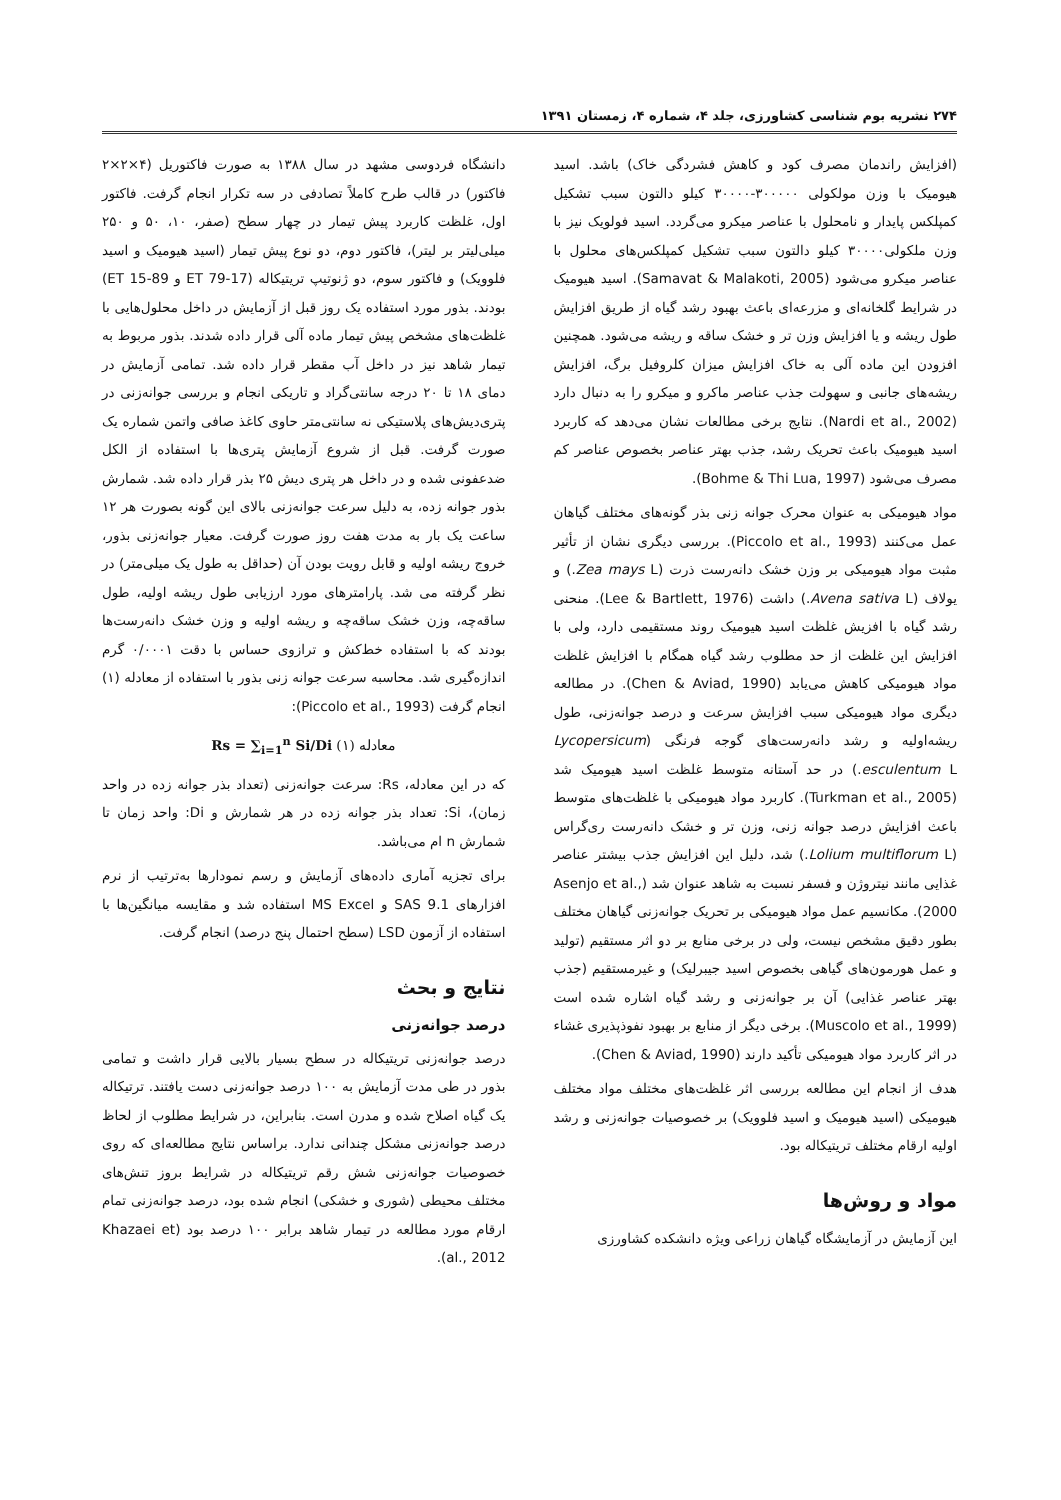۲۷۴ نشریه بوم شناسی کشاورزی، جلد ۴، شماره ۴، زمستان ۱۳۹۱
(افزایش راندمان مصرف کود و کاهش فشردگی خاک) باشد. اسید هیومیک با وزن مولکولی ۳۰۰۰۰۰-۳۰۰۰۰ کیلو دالتون سبب تشکیل کمپلکس پایدار و نامحلول با عناصر میکرو می‌گردد. اسید فولویک نیز با وزن ملکولی۳۰۰۰۰ کیلو دالتون سبب تشکیل کمپلکس‌های محلول با عناصر میکرو می‌شود (Samavat & Malakoti, 2005). اسید هیومیک در شرایط گلخانه‌ای و مزرعه‌ای باعث بهبود رشد گیاه از طریق افزایش طول ریشه و یا افزایش وزن تر و خشک ساقه و ریشه می‌شود. همچنین افزودن این ماده آلی به خاک افزایش میزان کلروفیل برگ، افزایش ریشه‌های جانبی و سهولت جذب عناصر ماکرو و میکرو را به دنبال دارد (Nardi et al., 2002). نتایج برخی مطالعات نشان می‌دهد که کاربرد اسید هیومیک باعث تحریک رشد، جذب بهتر عناصر بخصوص عناصر کم مصرف می‌شود (Bohme & Thi Lua, 1997).
مواد هیومیکی به عنوان محرک جوانه زنی بذر گونه‌های مختلف گیاهان عمل می‌کنند (Piccolo et al., 1993). بررسی دیگری نشان از تأثیر مثبت مواد هیومیکی بر وزن خشک دانه‌رست ذرت (Zea mays L.) و یولاف (Avena sativa L.) داشت (Lee & Bartlett, 1976). منحنی رشد گیاه با افزیش غلظت اسید هیومیک روند مستقیمی دارد، ولی با افزایش این غلظت از حد مطلوب رشد گیاه همگام با افزایش غلظت مواد هیومیکی کاهش می‌یابد (Chen & Aviad, 1990). در مطالعه دیگری مواد هیومیکی سبب افزایش سرعت و درصد جوانه‌زنی، طول ریشه‌اولیه و رشد دانه‌رست‌های گوجه فرنگی (Lycopersicum esculentum L.) در حد آستانه متوسط غلظت اسید هیومیک شد (Turkman et al., 2005). کاربرد مواد هیومیکی با غلظت‌های متوسط باعث افزایش درصد جوانه زنی، وزن تر و خشک دانه‌رست ری‌گراس (Lolium multiflorum L.) شد، دلیل این افزایش جذب بیشتر عناصر غذایی مانند نیتروژن و فسفر نسبت به شاهد عنوان شد (Asenjo et al., 2000). مکانسیم عمل مواد هیومیکی بر تحریک جوانه‌زنی گیاهان مختلف بطور دقیق مشخص نیست، ولی در برخی منابع بر دو اثر مستقیم (تولید و عمل هورمون‌های گیاهی بخصوص اسید جیبرلیک) و غیرمستقیم (جذب بهتر عناصر غذایی) آن بر جوانه‌زنی و رشد گیاه اشاره شده است (Muscolo et al., 1999). برخی دیگر از منابع بر بهبود نفوذپذیری غشاء در اثر کاربرد مواد هیومیکی تأکید دارند (Chen & Aviad, 1990).
هدف از انجام این مطالعه بررسی اثر غلظت‌های مختلف مواد مختلف هیومیکی (اسید هیومیک و اسید فلوویک) بر خصوصیات جوانه‌زنی و رشد اولیه ارقام مختلف تریتیکاله بود.
مواد و روش‌ها
این آزمایش در آزمایشگاه گیاهان زراعی ویژه دانشکده کشاورزی
دانشگاه فردوسی مشهد در سال ۱۳۸۸ به صورت فاکتوریل (۴×۲×۲ فاکتور) در قالب طرح کاملاً تصادفی در سه تکرار انجام گرفت. فاکتور اول، غلظت کاربرد پیش تیمار در چهار سطح (صفر، ۱۰، ۵۰ و ۲۵۰ میلی‌لیتر بر لیتر)، فاکتور دوم، دو نوع پیش تیمار (اسید هیومیک و اسید فلوویک) و فاکتور سوم، دو ژنوتیپ تریتیکاله (ET 79-17 و ET 15-89) بودند. بذور مورد استفاده یک روز قبل از آزمایش در داخل محلول‌هایی با غلظت‌های مشخص پیش تیمار ماده آلی قرار داده شدند. بذور مربوط به تیمار شاهد نیز در داخل آب مقطر قرار داده شد. تمامی آزمایش در دمای ۱۸ تا ۲۰ درجه سانتی‌گراد و تاریکی انجام و بررسی جوانه‌زنی در پتری‌دیش‌های پلاستیکی نه سانتی‌متر حاوی کاغذ صافی واتمن شماره یک صورت گرفت. قبل از شروع آزمایش پتری‌ها با استفاده از الکل ضدعفونی شده و در داخل هر پتری دیش ۲۵ بذر قرار داده شد. شمارش بذور جوانه زده، به دلیل سرعت جوانه‌زنی بالای این گونه بصورت هر ۱۲ ساعت یک بار به مدت هفت روز صورت گرفت. معیار جوانه‌زنی بذور، خروج ریشه اولیه و قابل رویت بودن آن (حداقل به طول یک میلی‌متر) در نظر گرفته می شد. پارامترهای مورد ارزیابی طول ریشه اولیه، طول ساقه‌چه، وزن خشک ساقه‌چه و ریشه اولیه و وزن خشک دانه‌رست‌ها بودند که با استفاده خط‌کش و ترازوی حساس با دقت ۰/۰۰۰۱ گرم اندازه‌گیری شد. محاسبه سرعت جوانه زنی بذور با استفاده از معادله (۱) انجام گرفت (Piccolo et al., 1993):
Rs = ∑<sub>i=1</sub><sup>n</sup> Si/Di (۱) معادله
که در این معادله، Rs: سرعت جوانه‌زنی (تعداد بذر جوانه زده در واحد زمان)، Si: تعداد بذر جوانه زده در هر شمارش و Di: واحد زمان تا شمارش n ام می‌باشد.
برای تجزیه آماری داده‌های آزمایش و رسم نمودارها به‌ترتیب از نرم افزارهای SAS 9.1 و MS Excel استفاده شد و مقایسه میانگین‌ها با استفاده از آزمون LSD (سطح احتمال پنج درصد) انجام گرفت.
نتایج و بحث
درصد جوانه‌زنی
درصد جوانه‌زنی تریتیکاله در سطح بسیار بالایی قرار داشت و تمامی بذور در طی مدت آزمایش به ۱۰۰ درصد جوانه‌زنی دست یافتند. ترتیکاله یک گیاه اصلاح شده و مدرن است. بنابراین، در شرایط مطلوب از لحاظ درصد جوانه‌زنی مشکل چندانی ندارد. براساس نتایج مطالعه‌ای که روی خصوصیات جوانه‌زنی شش رقم تریتیکاله در شرایط بروز تنش‌های مختلف محیطی (شوری و خشکی) انجام شده بود، درصد جوانه‌زنی تمام ارقام مورد مطالعه در تیمار شاهد برابر ۱۰۰ درصد بود (Khazaei et al., 2012).